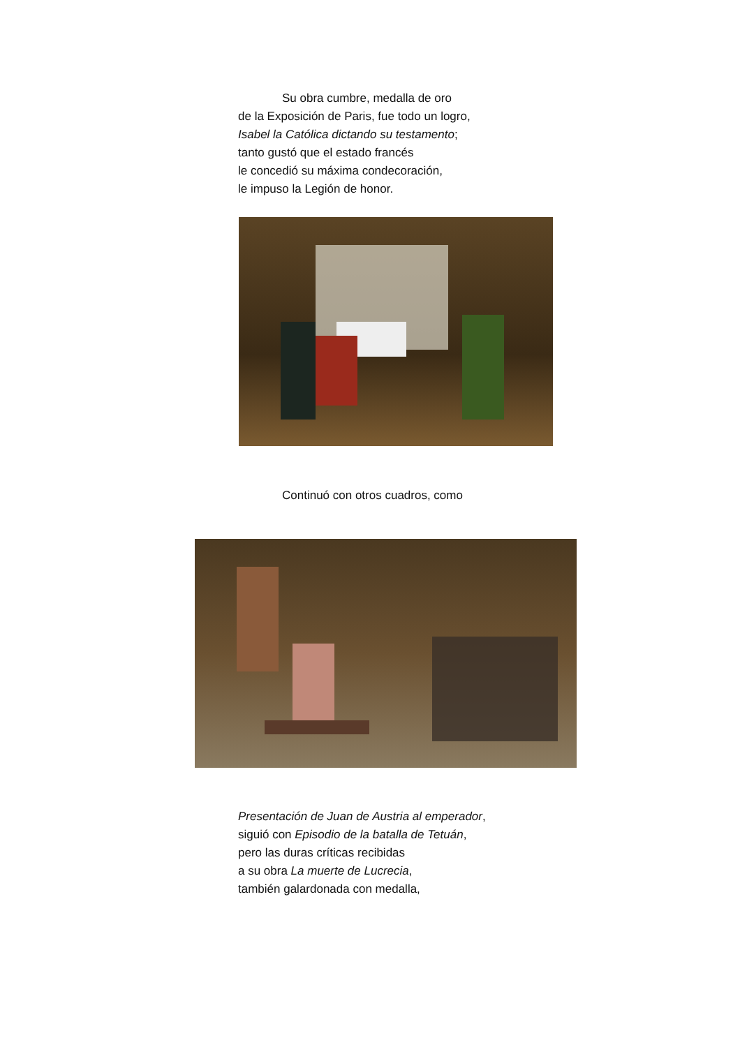Su obra cumbre, medalla de oro
de la Exposición de Paris, fue todo un logro,
Isabel la Católica dictando su testamento;
tanto gustó que el estado francés
le concedió su máxima condecoración,
le impuso la Legión de honor.
Continuó con otros cuadros, como
Presentación de Juan de Austria al emperador,
siguió con Episodio de la batalla de Tetuán,
pero las duras críticas recibidas
a su obra La muerte de Lucrecia,
también galardonada con medalla,